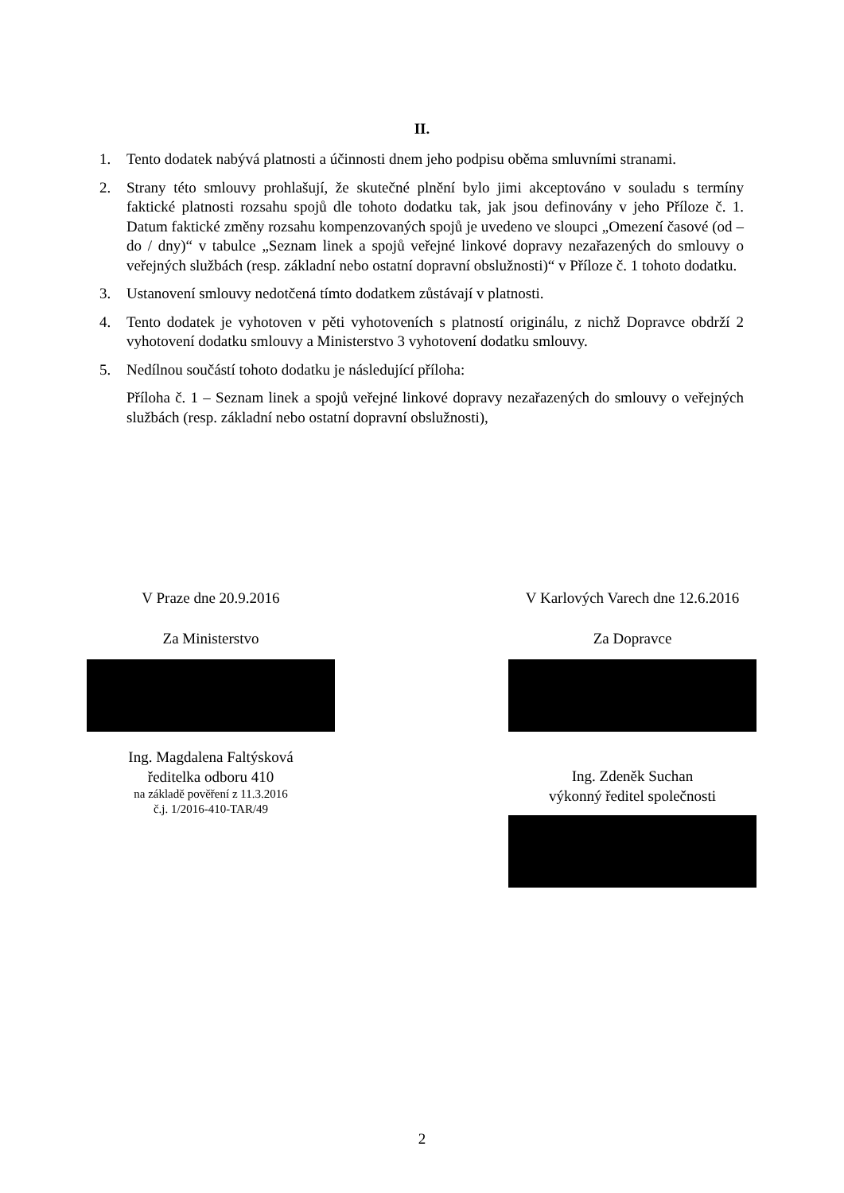II.
1. Tento dodatek nabývá platnosti a účinnosti dnem jeho podpisu oběma smluvními stranami.
2. Strany této smlouvy prohlašují, že skutečné plnění bylo jimi akceptováno v souladu s termíny faktické platnosti rozsahu spojů dle tohoto dodatku tak, jak jsou definovány v jeho Příloze č. 1. Datum faktické změny rozsahu kompenzovaných spojů je uvedeno ve sloupci „Omezení časové (od – do / dny)“ v tabulce „Seznam linek a spojů veřejné linkové dopravy nezařazených do smlouvy o veřejných službách (resp. základní nebo ostatní dopravní obslužnosti)“ v Příloze č. 1 tohoto dodatku.
3. Ustanovení smlouvy nedotčená tímto dodatkem zůstávají v platnosti.
4. Tento dodatek je vyhotoven v pěti vyhotoveních s platností originálu, z nichž Dopravce obdrží 2 vyhotovení dodatku smlouvy a Ministerstvo 3 vyhotovení dodatku smlouvy.
5. Nedílnou součástí tohoto dodatku je následující příloha:
Příloha č. 1 – Seznam linek a spojů veřejné linkové dopravy nezařazených do smlouvy o veřejných službách (resp. základní nebo ostatní dopravní obslužnosti),
V Praze dne 20.9.2016
Za Ministerstvo
Ing. Magdalena Faltýsková
ředitelka odboru 410
na základě pověření z 11.3.2016
č.j. 1/2016-410-TAR/49
V Karlových Varech dne 12.6.2016
Za Dopravce
Ing. Zdeněk Suchan
výkonný ředitel společnosti
2